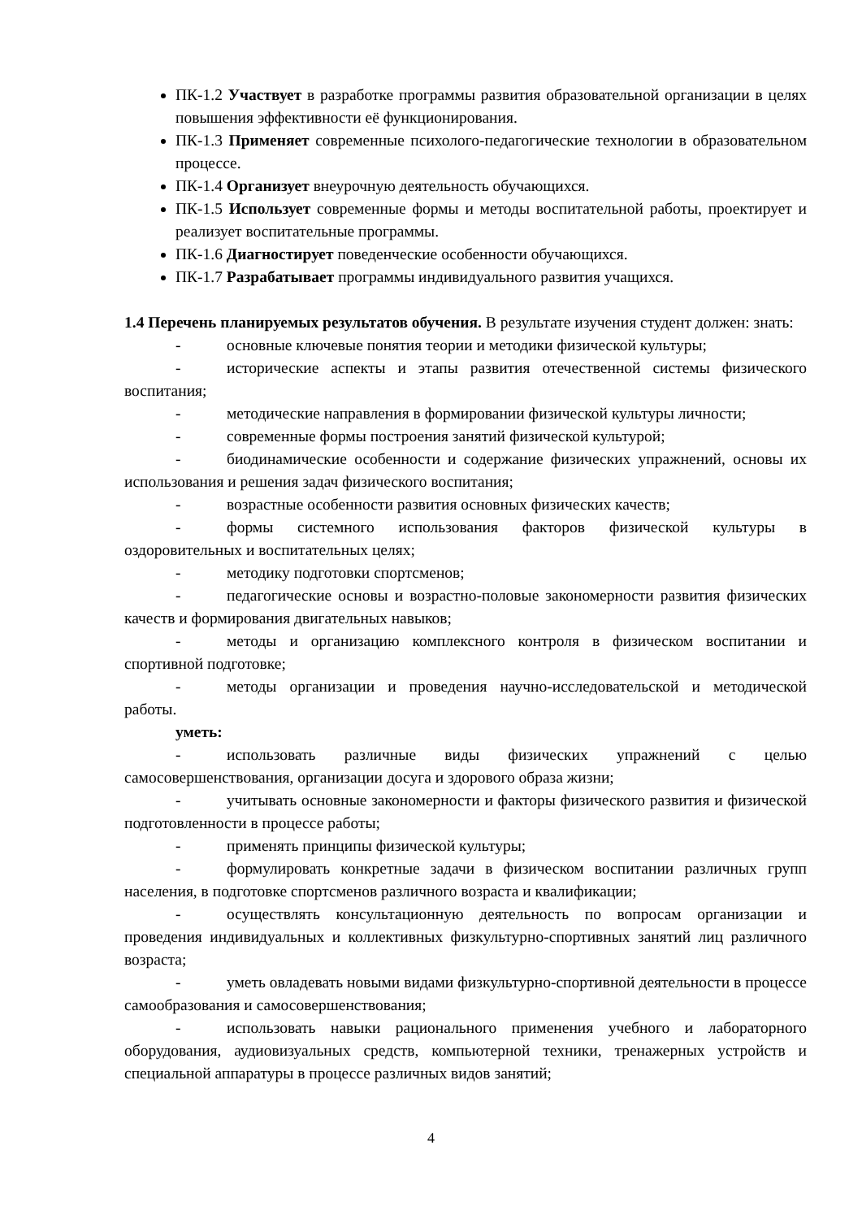ПК-1.2 Участвует в разработке программы развития образовательной организации в целях повышения эффективности её функционирования.
ПК-1.3 Применяет современные психолого-педагогические технологии в образовательном процессе.
ПК-1.4 Организует внеурочную деятельность обучающихся.
ПК-1.5 Использует современные формы и методы воспитательной работы, проектирует и реализует воспитательные программы.
ПК-1.6 Диагностирует поведенческие особенности обучающихся.
ПК-1.7 Разрабатывает программы индивидуального развития учащихся.
1.4 Перечень планируемых результатов обучения. В результате изучения студент должен: знать:
- основные ключевые понятия теории и методики физической культуры;
- исторические аспекты и этапы развития отечественной системы физического воспитания;
- методические направления в формировании физической культуры личности;
- современные формы построения занятий физической культурой;
- биодинамические особенности и содержание физических упражнений, основы их использования и решения задач физического воспитания;
- возрастные особенности развития основных физических качеств;
- формы системного использования факторов физической культуры в оздоровительных и воспитательных целях;
- методику подготовки спортсменов;
- педагогические основы и возрастно-половые закономерности развития физических качеств и формирования двигательных навыков;
- методы и организацию комплексного контроля в физическом воспитании и спортивной подготовке;
- методы организации и проведения научно-исследовательской и методической работы.
уметь:
- использовать различные виды физических упражнений с целью самосовершенствования, организации досуга и здорового образа жизни;
- учитывать основные закономерности и факторы физического развития и физической подготовленности в процессе работы;
- применять принципы физической культуры;
- формулировать конкретные задачи в физическом воспитании различных групп населения, в подготовке спортсменов различного возраста и квалификации;
- осуществлять консультационную деятельность по вопросам организации и проведения индивидуальных и коллективных физкультурно-спортивных занятий лиц различного возраста;
- уметь овладевать новыми видами физкультурно-спортивной деятельности в процессе самообразования и самосовершенствования;
- использовать навыки рационального применения учебного и лабораторного оборудования, аудиовизуальных средств, компьютерной техники, тренажерных устройств и специальной аппаратуры в процессе различных видов занятий;
4